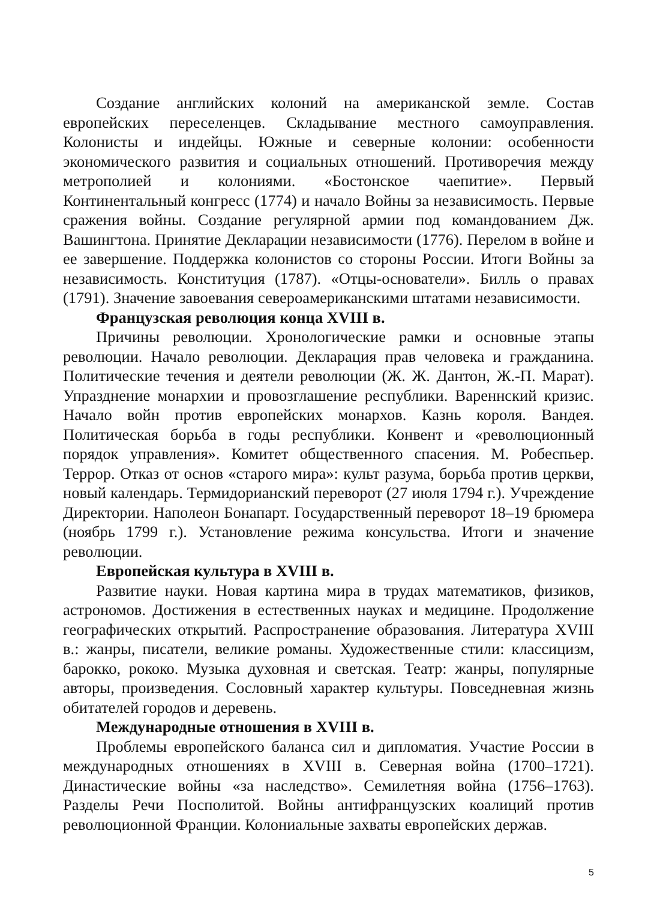Создание английских колоний на американской земле. Состав европейских переселенцев. Складывание местного самоуправления. Колонисты и индейцы. Южные и северные колонии: особенности экономического развития и социальных отношений. Противоречия между метрополией и колониями. «Бостонское чаепитие». Первый Континентальный конгресс (1774) и начало Войны за независимость. Первые сражения войны. Создание регулярной армии под командованием Дж. Вашингтона. Принятие Декларации независимости (1776). Перелом в войне и ее завершение. Поддержка колонистов со стороны России. Итоги Войны за независимость. Конституция (1787). «Отцы-основатели». Билль о правах (1791). Значение завоевания североамериканскими штатами независимости.
Французская революция конца XVIII в.
Причины революции. Хронологические рамки и основные этапы революции. Начало революции. Декларация прав человека и гражданина. Политические течения и деятели революции (Ж. Ж. Дантон, Ж.-П. Марат). Упразднение монархии и провозглашение республики. Вареннский кризис. Начало войн против европейских монархов. Казнь короля. Вандея. Политическая борьба в годы республики. Конвент и «революционный порядок управления». Комитет общественного спасения. М. Робеспьер. Террор. Отказ от основ «старого мира»: культ разума, борьба против церкви, новый календарь. Термидорианский переворот (27 июля 1794 г.). Учреждение Директории. Наполеон Бонапарт. Государственный переворот 18–19 брюмера (ноябрь 1799 г.). Установление режима консульства. Итоги и значение революции.
Европейская культура в XVIII в.
Развитие науки. Новая картина мира в трудах математиков, физиков, астрономов. Достижения в естественных науках и медицине. Продолжение географических открытий. Распространение образования. Литература XVIII в.: жанры, писатели, великие романы. Художественные стили: классицизм, барокко, рококо. Музыка духовная и светская. Театр: жанры, популярные авторы, произведения. Сословный характер культуры. Повседневная жизнь обитателей городов и деревень.
Международные отношения в XVIII в.
Проблемы европейского баланса сил и дипломатия. Участие России в международных отношениях в XVIII в. Северная война (1700–1721). Династические войны «за наследство». Семилетняя война (1756–1763). Разделы Речи Посполитой. Войны антифранцузских коалиций против революционной Франции. Колониальные захваты европейских держав.
5